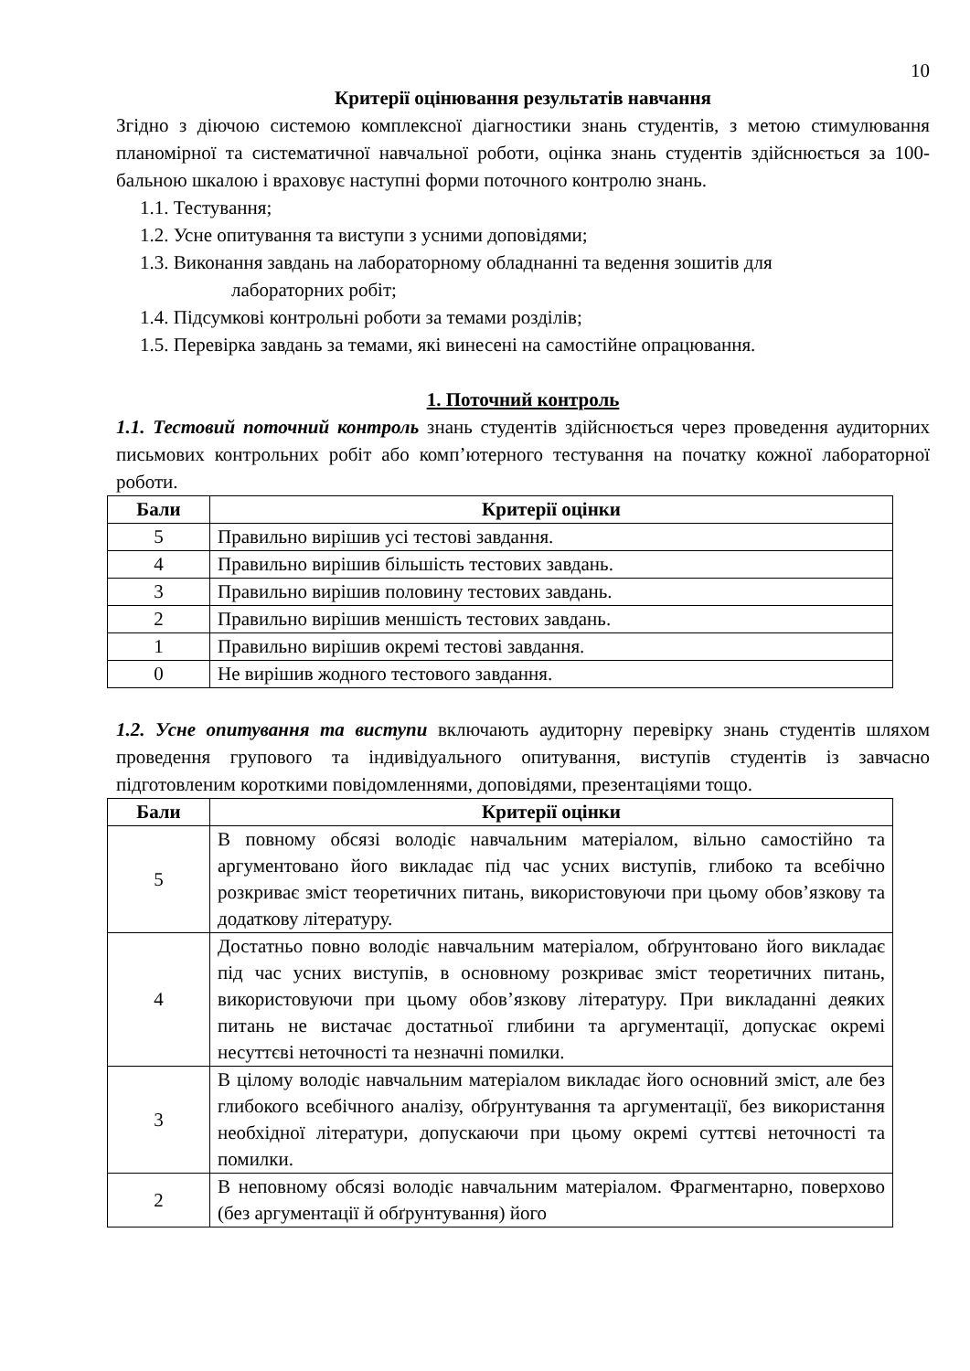10
Критерії оцінювання результатів навчання
Згідно з діючою системою комплексної діагностики знань студентів, з метою стимулювання планомірної та систематичної навчальної роботи, оцінка знань студентів здійснюється за 100-бальною шкалою і враховує наступні форми поточного контролю знань.
1.1. Тестування;
1.2. Усне опитування та виступи з усними доповідями;
1.3. Виконання завдань на лабораторному обладнанні та ведення зошитів для
лабораторних робіт;
1.4. Підсумкові контрольні роботи за темами розділів;
1.5. Перевірка завдань за темами, які винесені на самостійне опрацювання.
1. Поточний контроль
1.1. Тестовий поточний контроль знань студентів здійснюється через проведення аудиторних письмових контрольних робіт або комп’ютерного тестування на початку кожної лабораторної роботи.
| Бали | Критерії оцінки |
| --- | --- |
| 5 | Правильно вирішив усі тестові завдання. |
| 4 | Правильно вирішив більшість тестових завдань. |
| 3 | Правильно вирішив половину тестових завдань. |
| 2 | Правильно вирішив меншість тестових завдань. |
| 1 | Правильно вирішив окремі тестові завдання. |
| 0 | Не вирішив жодного тестового завдання. |
1.2. Усне опитування та виступи включають аудиторну перевірку знань студентів шляхом проведення групового та індивідуального опитування, виступів студентів із завчасно підготовленим короткими повідомленнями, доповідями, презентаціями тощо.
| Бали | Критерії оцінки |
| --- | --- |
| 5 | В повному обсязі володіє навчальним матеріалом, вільно самостійно та аргументовано його викладає під час усних виступів, глибоко та всебічно розкриває зміст теоретичних питань, використовуючи при цьому обов’язкову та додаткову літературу. |
| 4 | Достатньо повно володіє навчальним матеріалом, обґрунтовано його викладає під час усних виступів, в основному розкриває зміст теоретичних питань, використовуючи при цьому обов’язкову літературу. При викладанні деяких питань не вистачає достатньої глибини та аргументації, допускає окремі несуттєві неточності та незначні помилки. |
| 3 | В цілому володіє навчальним матеріалом викладає його основний зміст, але без глибокого всебічного аналізу, обґрунтування та аргументації, без використання необхідної літератури, допускаючи при цьому окремі суттєві неточності та помилки. |
| 2 | В неповному обсязі володіє навчальним матеріалом. Фрагментарно, поверхово (без аргументації й обґрунтування) його |